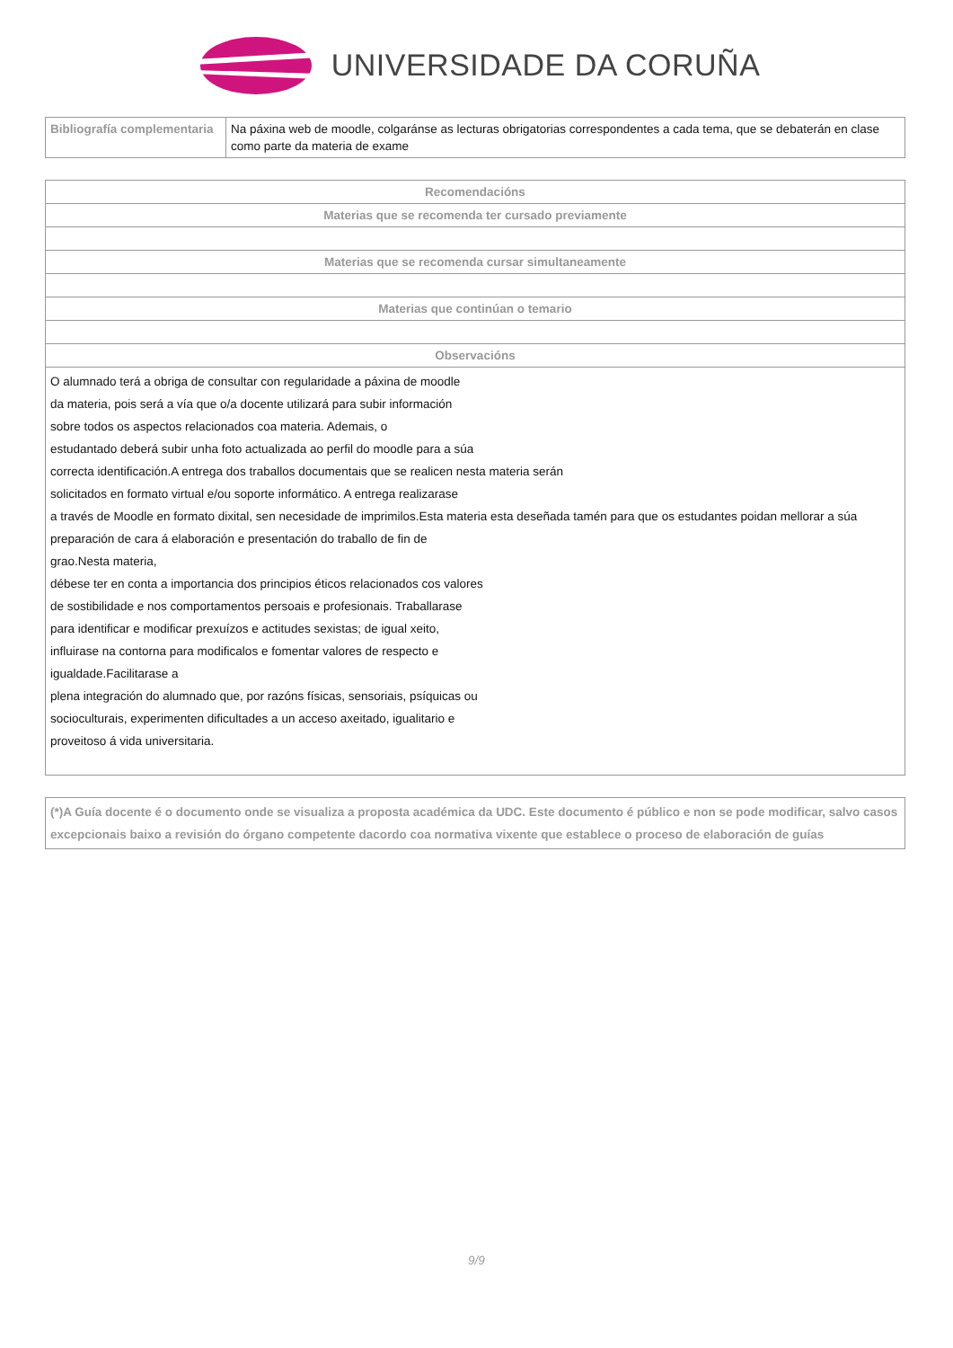UNIVERSIDADE DA CORUÑA
| Bibliografía complementaria | Na páxina web de moodle, colgaránse as lecturas obrigatorias correspondentes a cada tema, que se debaterán en clase como parte da materia de exame |
| Recomendacións |
| --- |
| Materias que se recomenda ter cursado previamente |
| Materias que se recomenda cursar simultaneamente |
| Materias que continúan o temario |
| Observacións |
| O alumnado terá a obriga de consultar con regularidade a páxina de moodle da materia, pois será a vía que o/a docente utilizará para subir información sobre todos os aspectos relacionados coa materia. Ademais, o estudantado deberá subir unha foto actualizada ao perfil do moodle para a súa correcta identificación.A entrega dos traballos documentais que se realicen nesta materia serán solicitados en formato virtual e/ou soporte informático. A entrega realizarase a través de Moodle en formato dixital, sen necesidade de imprimilos.Esta materia esta deseñada tamén para que os estudantes poidan mellorar a súa preparación de cara á elaboración e presentación do traballo de fin de grao.Nesta materia, débese ter en conta a importancia dos principios éticos relacionados cos valores de sostibilidade e nos comportamentos persoais e profesionais. Traballarase para identificar e modificar prexuízos e actitudes sexistas; de igual xeito, influirase na contorna para modificalos e fomentar valores de respecto e igualdade.Facilitarase a plena integración do alumnado que, por razóns físicas, sensoriais, psíquicas ou socioculturais, experimenten dificultades a un acceso axeitado, igualitario e proveitoso á vida universitaria. |
| (*)A Guía docente é o documento onde se visualiza a proposta académica da UDC. Este documento é público e non se pode modificar, salvo casos excepcionais baixo a revisión do órgano competente dacordo coa normativa vixente que establece o proceso de elaboración de guías |
9/9